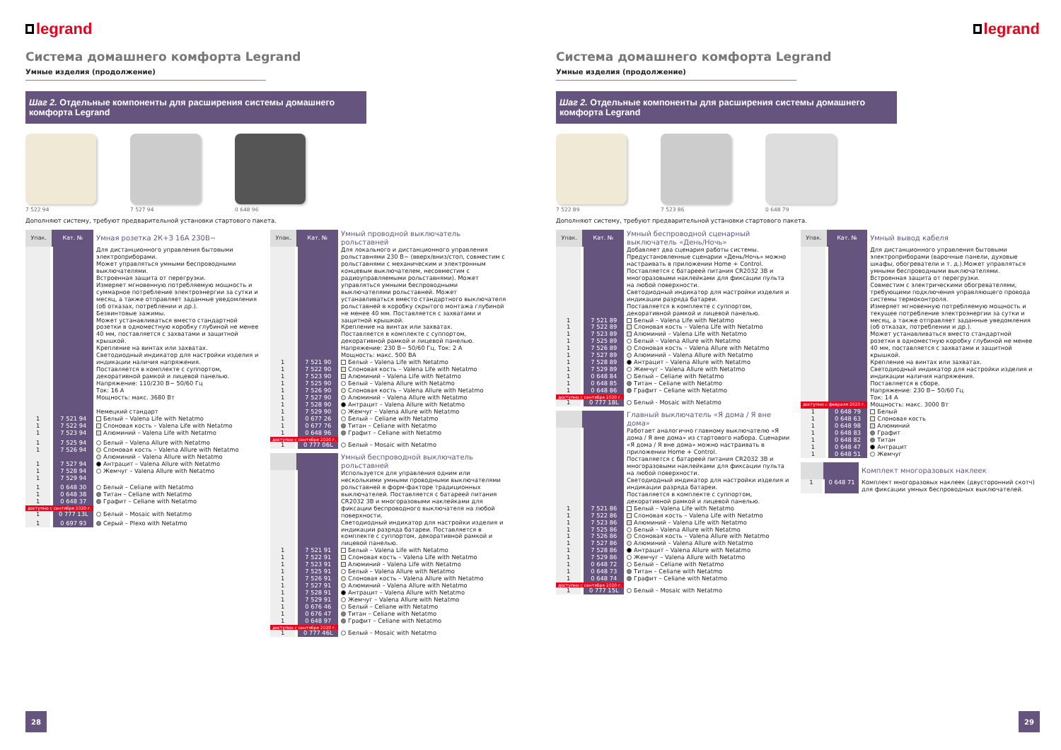legrand
Система домашнего комфорта Legrand
Умные изделия (продолжение)
Шаг 2. Отдельные компоненты для расширения системы домашнего комфорта Legrand
7 522 94 7 527 94 0 648 96
Дополняют систему, требуют предварительной установки стартового пакета.
| Упак. | Кат. № | Умная розетка 2К+З 16А 230В~ |
| --- | --- | --- |
| | | Для дистанционного управления бытовыми электроприборами. Может управляться умными беспроводными выключателями. Встроенная защита от перегрузки. Измеряет мгновенную потребляемую мощность и суммарное потребление электроэнергии за сутки и месяц, а также отправляет заданные уведомления (об отказах, потреблении и др.). Безвинтовые зажимы. Может устанавливаться вместо стандартной розетки в одноместную коробку глубиной не менее 40 мм, поставляется с захватами и защитной крышкой. Крепление на винтах или захватах. Светодиодный индикатор для настройки изделия и индикации наличия напряжения. Поставляется в комплекте с суппортом, декоративной рамкой и лицевой панелью. Напряжение: 110/230 В~ 50/60 Гц Ток: 16 А Мощность: макс. 3680 Вт Немецкий стандарт |
| 1 | 7 521 94 | Белый – Valena Life with Netatmo |
| 1 | 7 522 94 | Слоновая кость – Valena Life with Netatmo |
| 1 | 7 523 94 | Алюминий – Valena Life with Netatmo |
| 1 | 7 525 94 | Белый – Valena Allure with Netatmo |
| 1 | 7 526 94 | Слоновая кость – Valena Allure with Netatmo |
| | | Алюминий – Valena Allure with Netatmo |
| 1 | 7 527 94 | Антрацит – Valena Allure with Netatmo |
| 1 | 7 528 94 | Жемчуг – Valena Allure with Netatmo |
| 1 | 7 529 94 | |
| 1 | 0 648 30 | Белый – Celiane with Netatmo |
| 1 | 0 648 38 | Титан – Celiane with Netatmo |
| 1 | 0 648 37 | Графит – Celiane with Netatmo |
| доступно с сентября 2020 г. | | |
| 1 | 0 777 13L | Белый – Mosaic with Netatmo |
| 1 | 0 697 93 | Серый – Plexo with Netatmo |
| Упак. | Кат. № | Умный проводной выключатель рольставней |
| --- | --- | --- |
| | | Для локального и дистанционного управления рольставнями 230 В~ (вверх/вниз/стоп, совместим с рольставнями с механическим и электронным концевым выключателем, несовместим с радиоуправляемыми рольставнями). Может управляться умными беспроводными выключателями рольставней. Может устанавливаться вместо стандартного выключателя рольставней в коробку скрытого монтажа глубиной не менее 40 мм. Поставляется с захватами и защитной крышкой. Крепление на винтах или захватах. Поставляется в комплекте с суппортом, декоративной рамкой и лицевой панелью. Напряжение: 230 В~ 50/60 Гц. Ток: 2 А Мощность: макс. 500 ВА |
| 1 | 7 521 90 | Белый – Valena Life with Netatmo |
| 1 | 7 522 90 | Слоновая кость – Valena Life with Netatmo |
| 1 | 7 523 90 | Алюминий – Valena Life with Netatmo |
| 1 | 7 525 90 | Белый – Valena Allure with Netatmo |
| 1 | 7 526 90 | Слоновая кость – Valena Allure with Netatmo |
| 1 | 7 527 90 | Алюминий – Valena Allure with Netatmo |
| 1 | 7 528 90 | Антрацит – Valena Allure with Netatmo |
| 1 | 7 529 90 | Жемчуг – Valena Allure with Netatmo |
| 1 | 0 677 26 | Белый – Celiane with Netatmo |
| 1 | 0 677 76 | Титан – Celiane with Netatmo |
| 1 | 0 648 96 | Графит – Celiane with Netatmo |
| доступно с сентября 2020 г. | | |
| 1 | 0 777 06L | Белый – Mosaic with Netatmo |
| | | Умный беспроводной выключатель рольставней |
| --- | --- | --- |
| | | Используется для управления одним или несколькими умными проводными выключателями рольставней в форм-факторе традиционных выключателей. Поставляется с батареей питания CR2032 3В и многоразовыми наклейками для фиксации беспроводного выключателя на любой поверхности. Светодиодный индикатор для настройки изделия и индикации разряда батареи. Поставляется в комплекте с суппортом, декоративной рамкой и лицевой панелью. |
| 1 | 7 521 91 | Белый – Valena Life with Netatmo |
| 1 | 7 522 91 | Слоновая кость – Valena Life with Netatmo |
| 1 | 7 523 91 | Алюминий – Valena Life with Netatmo |
| 1 | 7 525 91 | Белый – Valena Allure with Netatmo |
| 1 | 7 526 91 | Слоновая кость – Valena Allure with Netatmo |
| 1 | 7 527 91 | Алюминий – Valena Allure with Netatmo |
| 1 | 7 528 91 | Антрацит – Valena Allure with Netatmo |
| 1 | 7 529 91 | Жемчуг – Valena Allure with Netatmo |
| 1 | 0 676 46 | Белый – Celiane with Netatmo |
| 1 | 0 676 47 | Титан – Celiane with Netatmo |
| 1 | 0 648 97 | Графит – Celiane with Netatmo |
| доступно с сентября 2020 г. | | |
| 1 | 0 777 46L | Белый – Mosaic with Netatmo |
28
legrand
Система домашнего комфорта Legrand
Умные изделия (продолжение)
Шаг 2. Отдельные компоненты для расширения системы домашнего комфорта Legrand
7 522 89 7 523 86 0 648 79
Дополняют систему, требуют предварительной установки стартового пакета.
| Упак. | Кат. № | Умный беспроводной сценарный выключатель «День/Ночь» |
| --- | --- | --- |
| | | Добавляет два сценария работы системы. Предустановленные сценарии «День/Ночь» можно настраивать в приложении Home + Control. Поставляется с батареей питания CR2032 3В и многоразовыми наклейками для фиксации пульта на любой поверхности. Светодиодный индикатор для настройки изделия и индикации разряда батареи. Поставляется в комплекте с суппортом, декоративной рамкой и лицевой панелью. |
| 1 | 7 521 89 | Белый – Valena Life with Netatmo |
| 1 | 7 522 89 | Слоновая кость – Valena Life with Netatmo |
| 1 | 7 523 89 | Алюминий – Valena Life with Netatmo |
| 1 | 7 525 89 | Белый – Valena Allure with Netatmo |
| 1 | 7 526 89 | Слоновая кость – Valena Allure with Netatmo |
| 1 | 7 527 89 | Алюминий – Valena Allure with Netatmo |
| 1 | 7 528 89 | Антрацит – Valena Allure with Netatmo |
| 1 | 7 529 89 | Жемчуг – Valena Allure with Netatmo |
| 1 | 0 648 84 | Белый – Celiane with Netatmo |
| 1 | 0 648 85 | Титан – Celiane with Netatmo |
| 1 | 0 648 86 | Графит – Celiane with Netatmo |
| доступно с сентября 2020 г. | | |
| 1 | 0 777 18L | Белый - Mosaic with Netatmo |
| | | Главный выключатель «Я дома / Я вне дома» |
| --- | --- | --- |
| | | Работает аналогично главному выключателю «Я дома / Я вне дома» из стартового набора. Сценарии «Я дома / Я вне дома» можно настраивать в приложении Home + Control. Поставляется с батареей питания CR2032 3В и многоразовыми наклейками для фиксации пульта на любой поверхности. Светодиодный индикатор для настройки изделия и индикации разряда батареи. Поставляется в комплекте с суппортом, декоративной рамкой и лицевой панелью. |
| 1 | 7 521 86 | Белый – Valena Life with Netatmo |
| 1 | 7 522 86 | Слоновая кость – Valena Life with Netatmo |
| 1 | 7 523 86 | Алюминий – Valena Life with Netatmo |
| 1 | 7 525 86 | Белый – Valena Allure with Netatmo |
| 1 | 7 526 86 | Слоновая кость – Valena Allure with Netatmo |
| 1 | 7 527 86 | Алюминий – Valena Allure with Netatmo |
| 1 | 7 528 86 | Антрацит – Valena Allure with Netatmo |
| 1 | 7 529 86 | Жемчуг – Valena Allure with Netatmo |
| 1 | 0 648 72 | Белый – Celiane with Netatmo |
| 1 | 0 648 73 | Титан – Celiane with Netatmo |
| 1 | 0 648 74 | Графит – Celiane with Netatmo |
| доступно с сентября 2020 г. | | |
| 1 | 0 777 15L | Белый – Mosaic with Netatmo |
| Упак. | Кат. № | Умный вывод кабеля |
| --- | --- | --- |
| | | Для дистанционного управления бытовыми электроприборами (варочные панели, духовые шкафы, обогреватели и т. д.).Может управляться умными беспроводными выключателями. Встроенная защита от перегрузки. Совместим с электрическими обогревателями, требующими подключения управляющего провода системы термоконтроля. Измеряет мгновенную потребляемую мощность и текущее потребление электроэнергии за сутки и месяц, а также отправляет заданные уведомления (об отказах, потреблении и др.). Может устанавливаться вместо стандартной розетки в одноместную коробку глубиной не менее 40 мм, поставляется с захватами и защитной крышкой. Крепление на винтах или захватах. Светодиодный индикатор для настройки изделия и индикации наличия напряжения. Поставляется в сборе. Напряжение: 230 В~ 50/60 Гц Ток: 14 А |
| доступно с февраля 2020 г. | | Мощность: макс. 3000 Вт |
| 1 | 0 648 79 | Белый |
| 1 | 0 648 63 | Слоновая кость |
| 1 | 0 648 98 | Алюминий |
| 1 | 0 648 83 | Графит |
| 1 | 0 648 82 | Титан |
| 1 | 0 648 47 | Антрацит |
| 1 | 0 648 51 | Жемчуг |
| | | Комплект многоразовых наклеек |
| --- | --- | --- |
| 1 | 0 648 71 | Комплект многоразовых наклеек (двусторонний скотч) для фиксации умных беспроводных выключателей. |
29